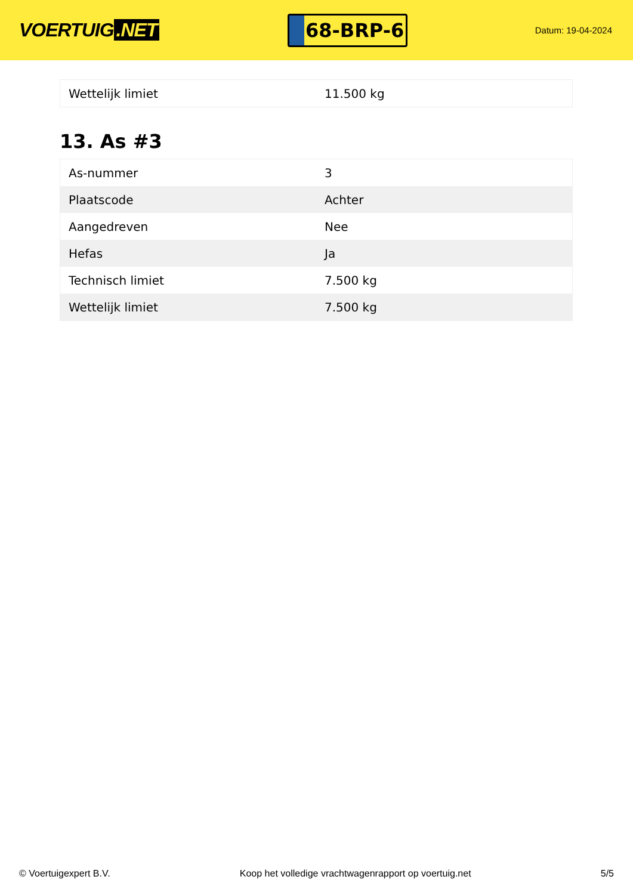VOERTUIG.NET
68-BRP-6
Datum: 19-04-2024
| Wettelijk limiet | 11.500 kg |
13. As #3
| As-nummer | 3 |
| Plaatscode | Achter |
| Aangedreven | Nee |
| Hefas | Ja |
| Technisch limiet | 7.500 kg |
| Wettelijk limiet | 7.500 kg |
© Voertuigexpert B.V. Koop het volledige vrachtwagenrapport op voertuig.net 5/5